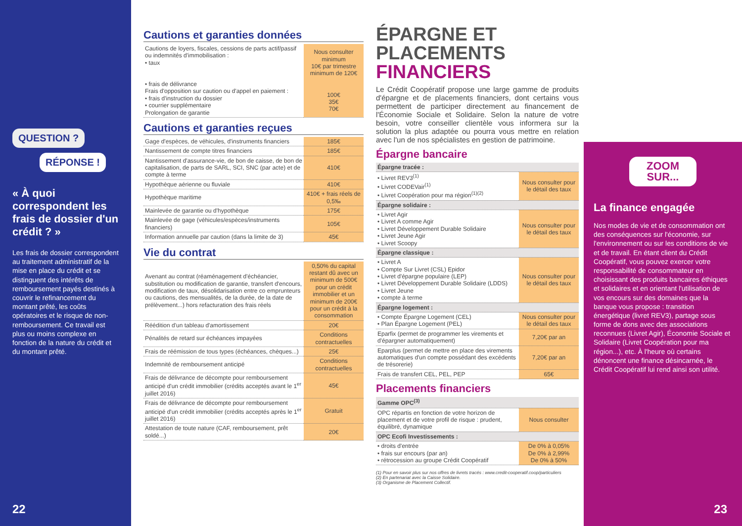QUESTION ?
RÉPONSE !
« À quoi correspondent les frais de dossier d'un crédit ? »
Les frais de dossier correspondent au traitement administratif de la mise en place du crédit et se distinguent des intérêts de remboursement payés destinés à couvrir le refinancement du montant prêté, les coûts opératoires et le risque de non-remboursement. Ce travail est plus ou moins complexe en fonction de la nature du crédit et du montant prêté.
22
Cautions et garanties données
| Cautions de loyers, fiscales, cessions de parts actif/passif ou indemnités d'immobilisation : • taux • frais de délivrance Frais d'opposition sur caution ou d'appel en paiement : • frais d'instruction du dossier • courrier supplémentaire Prolongation de garantie | Nous consulter minimum 10€ par trimestre minimum de 120€ 100€ 35€ 70€ |
Cautions et garanties reçues
| Gage d'espèces, de véhicules, d'instruments financiers | 185€ |
| Nantissement de compte titres financiers | 185€ |
| Nantissement d'assurance-vie, de bon de caisse, de bon de capitalisation, de parts de SARL, SCI, SNC (par acte) et de compte à terme | 410€ |
| Hypothèque aérienne ou fluviale | 410€ |
| Hypothèque maritime | 410€ + frais réels de 0,5‰ |
| Mainlevée de garantie ou d'hypothèque | 175€ |
| Mainlevée de gage (véhicules/espèces/instruments financiers) | 105€ |
| Information annuelle par caution (dans la limite de 3) | 45€ |
Vie du contrat
| Avenant au contrat (réaménagement d'échéancier, substitution ou modification de garantie, transfert d'encours, modification de taux, désolidarisation entre co emprunteurs ou cautions, des mensualités, de la durée, de la date de prélèvement...) hors refacturation des frais réels | 0,50% du capital restant dû avec un minimum de 500€ pour un crédit immobilier et un minimum de 200€ pour un crédit à la consommation |
| Réédition d'un tableau d'amortissement | 20€ |
| Pénalités de retard sur échéances impayées | Conditions contractuelles |
| Frais de réémission de tous types (échéances, chèques...) | 25€ |
| Indemnité de remboursement anticipé | Conditions contractuelles |
| Frais de délivrance de décompte pour remboursement anticipé d'un crédit immobilier (crédits acceptés avant le 1<sup>er</sup> juillet 2016) | 45€ |
| Frais de délivrance de décompte pour remboursement anticipé d'un crédit immobilier (crédits acceptés après le 1<sup>er</sup> juillet 2016) | Gratuit |
| Attestation de toute nature (CAF, remboursement, prêt soldé...) | 20€ |
ÉPARGNE ET PLACEMENTS FINANCIERS
Le Crédit Coopératif propose une large gamme de produits d'épargne et de placements financiers, dont certains vous permettent de participer directement au financement de l'Économie Sociale et Solidaire. Selon la nature de votre besoin, votre conseiller clientèle vous informera sur la solution la plus adaptée ou pourra vous mettre en relation avec l'un de nos spécialistes en gestion de patrimoine.
Épargne bancaire
| Épargne tracée : | |
| • Livret REV3<sup>(1)</sup> • Livret CODEVair<sup>(1)</sup> • Livret Coopération pour ma région<sup>(1)(2)</sup> | Nous consulter pour le détail des taux |
| Épargne solidaire : | |
| • Livret Agir • Livret A comme Agir • Livret Développement Durable Solidaire • Livret Jeune Agir • Livret Scoopy | Nous consulter pour le détail des taux |
| Épargne classique : | |
| • Livret A • Compte Sur Livret (CSL) Epidor • Livret d'épargne populaire (LEP) • Livret Développement Durable Solidaire (LDDS) • Livret Jeune • compte à terme | Nous consulter pour le détail des taux |
| Épargne logement : | |
| • Compte Épargne Logement (CEL) • Plan Épargne Logement (PEL) | Nous consulter pour le détail des taux |
| Eparfix (permet de programmer les virements et d'épargner automatiquement) | 7,20€ par an |
| Eparplus (permet de mettre en place des virements automatiques d'un compte possédant des excédents de trésorerie) | 7,20€ par an |
| Frais de transfert CEL, PEL, PEP | 65€ |
Placements financiers
| Gamme OPC<sup>(3)</sup> | |
| OPC répartis en fonction de votre horizon de placement et de votre profil de risque : prudent, équilibré, dynamique | Nous consulter |
| OPC Ecofi Investissements : | |
| • droits d'entrée • frais sur encours (par an) • rétrocession au groupe Crédit Coopératif | De 0% à 0,05% De 0% à 2,99% De 0% à 50% |
(1) Pour en savoir plus sur nos offres de livrets tracés : www.credit-cooperatif.coop/particuliers
(2) En partenariat avec la Caisse Solidaire.
(3) Organisme de Placement Collectif.
ZOOM
SUR...
La finance engagée
Nos modes de vie et de consommation ont des conséquences sur l'économie, sur l'environnement ou sur les conditions de vie et de travail. En étant client du Crédit Coopératif, vous pouvez exercer votre responsabilité de consommateur en choisissant des produits bancaires éthiques et solidaires et en orientant l'utilisation de vos encours sur des domaines que la banque vous propose : transition énergétique (livret REV3), partage sous forme de dons avec des associations reconnues (Livret Agir), Économie Sociale et Solidaire (Livret Coopération pour ma région...), etc. À l'heure où certains dénoncent une finance désincarnée, le Crédit Coopératif lui rend ainsi son utilité.
23